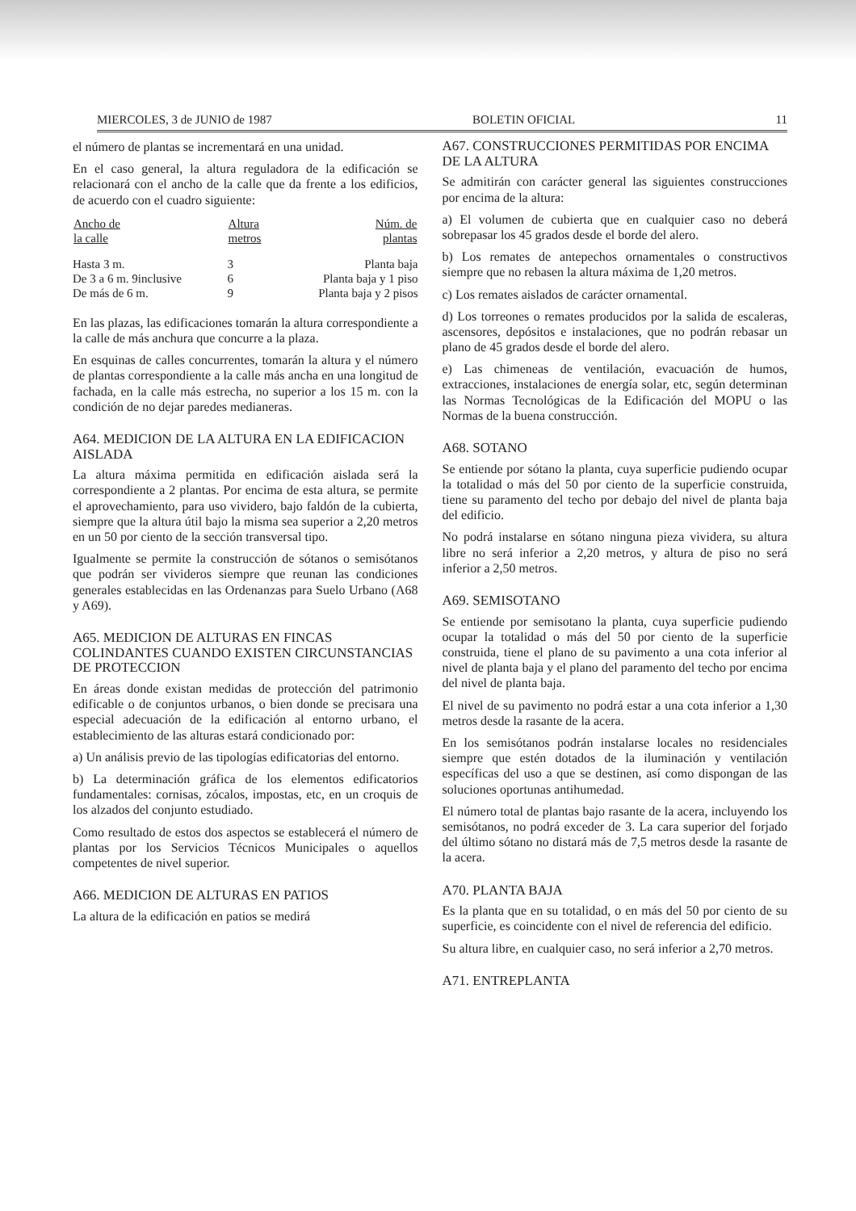MIERCOLES, 3 de JUNIO de 1987 BOLETIN OFICIAL 11
el número de plantas se incrementará en una unidad.
En el caso general, la altura reguladora de la edificación se relacionará con el ancho de la calle que da frente a los edificios, de acuerdo con el cuadro siguiente:
| Ancho de la calle | Altura metros | Núm. de plantas |
| --- | --- | --- |
| Hasta 3 m. | 3 | Planta baja |
| De 3 a 6 m. 9inclusive | 6 | Planta baja y 1 piso |
| De más de 6 m. | 9 | Planta baja y 2 pisos |
En las plazas, las edificaciones tomarán la altura correspondiente a la calle de más anchura que concurre a la plaza.
En esquinas de calles concurrentes, tomarán la altura y el número de plantas correspondiente a la calle más ancha en una longitud de fachada, en la calle más estrecha, no superior a los 15 m. con la condición de no dejar paredes medianeras.
A64. MEDICION DE LA ALTURA EN LA EDIFICACION AISLADA
La altura máxima permitida en edificación aislada será la correspondiente a 2 plantas. Por encima de esta altura, se permite el aprovechamiento, para uso vividero, bajo faldón de la cubierta, siempre que la altura útil bajo la misma sea superior a 2,20 metros en un 50 por ciento de la sección transversal tipo.
Igualmente se permite la construcción de sótanos o semisótanos que podrán ser vivideros siempre que reunan las condiciones generales establecidas en las Ordenanzas para Suelo Urbano (A68 y A69).
A65. MEDICION DE ALTURAS EN FINCAS COLINDANTES CUANDO EXISTEN CIRCUNSTANCIAS DE PROTECCION
En áreas donde existan medidas de protección del patrimonio edificable o de conjuntos urbanos, o bien donde se precisara una especial adecuación de la edificación al entorno urbano, el establecimiento de las alturas estará condicionado por:
a) Un análisis previo de las tipologías edificatorias del entorno.
b) La determinación gráfica de los elementos edificatorios fundamentales: cornisas, zócalos, impostas, etc, en un croquis de los alzados del conjunto estudiado.
Como resultado de estos dos aspectos se establecerá el número de plantas por los Servicios Técnicos Municipales o aquellos competentes de nivel superior.
A66. MEDICION DE ALTURAS EN PATIOS
La altura de la edificación en patios se medirá
A67. CONSTRUCCIONES PERMITIDAS POR ENCIMA DE LA ALTURA
Se admitirán con carácter general las siguientes construcciones por encima de la altura:
a) El volumen de cubierta que en cualquier caso no deberá sobrepasar los 45 grados desde el borde del alero.
b) Los remates de antepechos ornamentales o constructivos siempre que no rebasen la altura máxima de 1,20 metros.
c) Los remates aislados de carácter ornamental.
d) Los torreones o remates producidos por la salida de escaleras, ascensores, depósitos e instalaciones, que no podrán rebasar un plano de 45 grados desde el borde del alero.
e) Las chimeneas de ventilación, evacuación de humos, extracciones, instalaciones de energía solar, etc, según determinan las Normas Tecnológicas de la Edificación del MOPU o las Normas de la buena construcción.
A68. SOTANO
Se entiende por sótano la planta, cuya superficie pudiendo ocupar la totalidad o más del 50 por ciento de la superficie construida, tiene su paramento del techo por debajo del nivel de planta baja del edificio.
No podrá instalarse en sótano ninguna pieza vividera, su altura libre no será inferior a 2,20 metros, y altura de piso no será inferior a 2,50 metros.
A69. SEMISOTANO
Se entiende por semisotano la planta, cuya superficie pudiendo ocupar la totalidad o más del 50 por ciento de la superficie construida, tiene el plano de su pavimento a una cota inferior al nivel de planta baja y el plano del paramento del techo por encima del nivel de planta baja.
El nivel de su pavimento no podrá estar a una cota inferior a 1,30 metros desde la rasante de la acera.
En los semisótanos podrán instalarse locales no residenciales siempre que estén dotados de la iluminación y ventilación específicas del uso a que se destinen, así como dispongan de las soluciones oportunas antihumedad.
El número total de plantas bajo rasante de la acera, incluyendo los semisótanos, no podrá exceder de 3. La cara superior del forjado del último sótano no distará más de 7,5 metros desde la rasante de la acera.
A70. PLANTA BAJA
Es la planta que en su totalidad, o en más del 50 por ciento de su superficie, es coincidente con el nivel de referencia del edificio.
Su altura libre, en cualquier caso, no será inferior a 2,70 metros.
A71. ENTREPLANTA